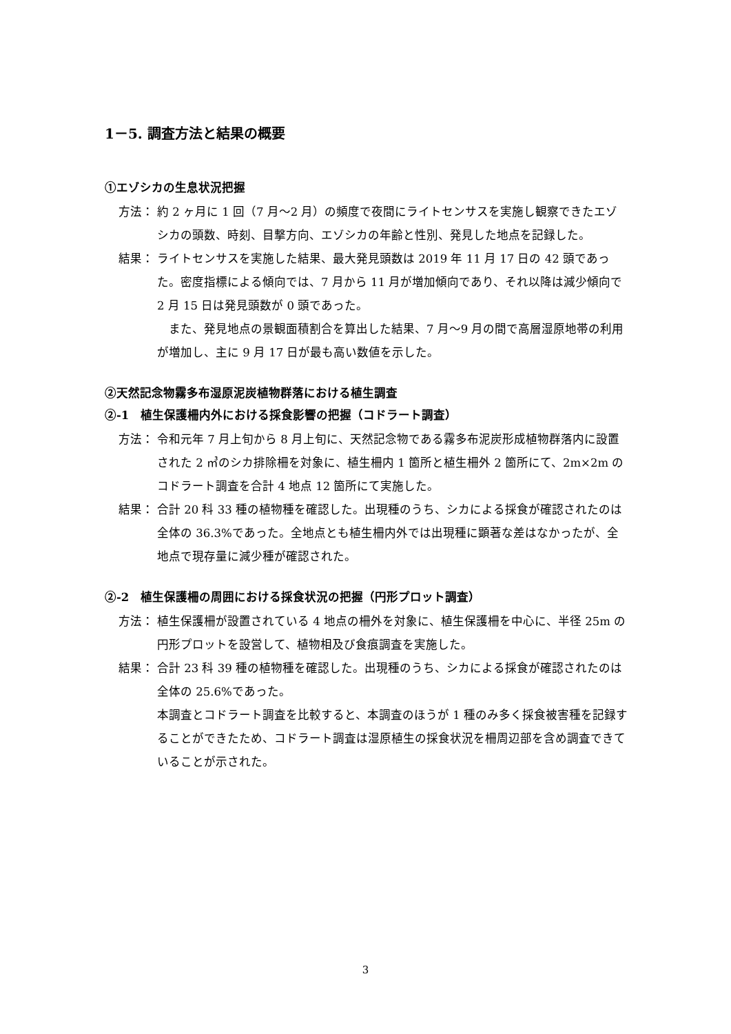1－5. 調査方法と結果の概要
①エゾシカの生息状況把握
方法： 約 2 ヶ月に 1 回（7 月～2 月）の頻度で夜間にライトセンサスを実施し観察できたエゾシカの頭数、時刻、目撃方向、エゾシカの年齢と性別、発見した地点を記録した。
結果： ライトセンサスを実施した結果、最大発見頭数は 2019 年 11 月 17 日の 42 頭であった。密度指標による傾向では、7 月から 11 月が増加傾向であり、それ以降は減少傾向で 2 月 15 日は発見頭数が 0 頭であった。
　また、発見地点の景観面積割合を算出した結果、7 月～9 月の間で高層湿原地帯の利用が増加し、主に 9 月 17 日が最も高い数値を示した。
②天然記念物霧多布湿原泥炭植物群落における植生調査
②-1　植生保護柵内外における採食影響の把握（コドラート調査）
方法： 令和元年 7 月上旬から 8 月上旬に、天然記念物である霧多布泥炭形成植物群落内に設置された 2 ㎥のシカ排除柵を対象に、植生柵内 1 箇所と植生柵外 2 箇所にて、2m×2m のコドラート調査を合計 4 地点 12 箇所にて実施した。
結果： 合計 20 科 33 種の植物種を確認した。出現種のうち、シカによる採食が確認されたのは全体の 36.3%であった。全地点とも植生柵内外では出現種に顕著な差はなかったが、全地点で現存量に減少種が確認された。
②-2　植生保護柵の周囲における採食状況の把握（円形プロット調査）
方法： 植生保護柵が設置されている 4 地点の柵外を対象に、植生保護柵を中心に、半径 25m の円形プロットを設営して、植物相及び食痕調査を実施した。
結果： 合計 23 科 39 種の植物種を確認した。出現種のうち、シカによる採食が確認されたのは全体の 25.6%であった。
本調査とコドラート調査を比較すると、本調査のほうが 1 種のみ多く採食被害種を記録することができたため、コドラート調査は湿原植生の採食状況を柵周辺部を含め調査できていることが示された。
3